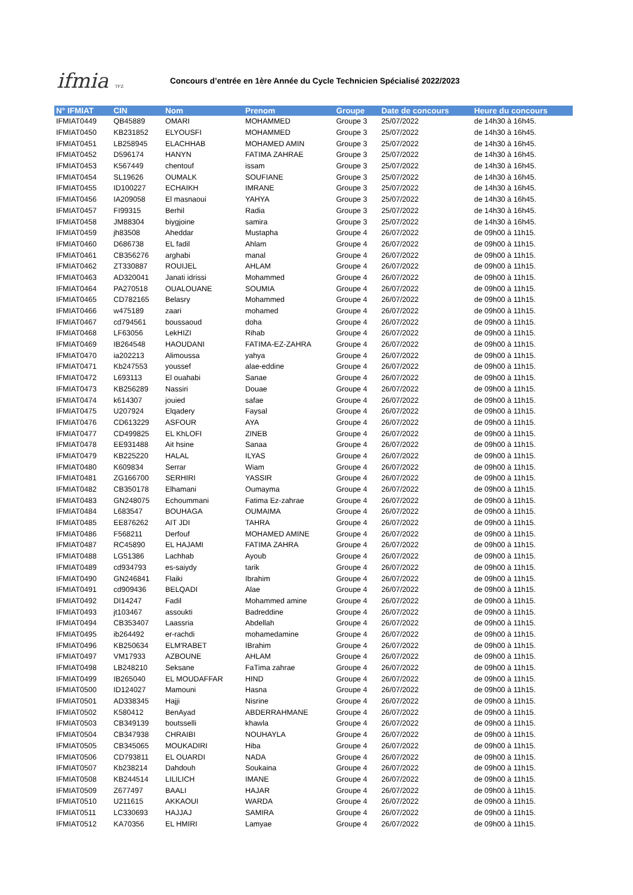ifmia TFZ
Concours d’entrée en 1ère Année du Cycle Technicien Spécialisé 2022/2023
| N° IFMIAT | CIN | Nom | Prenom | Groupe | Date de concours | Heure du concours |
| --- | --- | --- | --- | --- | --- | --- |
| IFMIAT0449 | QB45889 | OMARI | MOHAMMED | Groupe 3 | 25/07/2022 | de 14h30 à 16h45. |
| IFMIAT0450 | KB231852 | ELYOUSFI | MOHAMMED | Groupe 3 | 25/07/2022 | de 14h30 à 16h45. |
| IFMIAT0451 | LB258945 | ELACHHAB | MOHAMED AMIN | Groupe 3 | 25/07/2022 | de 14h30 à 16h45. |
| IFMIAT0452 | D596174 | HANYN | FATIMA ZAHRAE | Groupe 3 | 25/07/2022 | de 14h30 à 16h45. |
| IFMIAT0453 | K567449 | chentouf | issam | Groupe 3 | 25/07/2022 | de 14h30 à 16h45. |
| IFMIAT0454 | SL19626 | OUMALK | SOUFIANE | Groupe 3 | 25/07/2022 | de 14h30 à 16h45. |
| IFMIAT0455 | ID100227 | ECHAIKH | IMRANE | Groupe 3 | 25/07/2022 | de 14h30 à 16h45. |
| IFMIAT0456 | IA209058 | El masnaoui | YAHYA | Groupe 3 | 25/07/2022 | de 14h30 à 16h45. |
| IFMIAT0457 | FI99315 | Berhil | Radia | Groupe 3 | 25/07/2022 | de 14h30 à 16h45. |
| IFMIAT0458 | JM88304 | biygjoine | samira | Groupe 3 | 25/07/2022 | de 14h30 à 16h45. |
| IFMIAT0459 | jh83508 | Aheddar | Mustapha | Groupe 4 | 26/07/2022 | de 09h00 à 11h15. |
| IFMIAT0460 | D686738 | EL fadil | Ahlam | Groupe 4 | 26/07/2022 | de 09h00 à 11h15. |
| IFMIAT0461 | CB356276 | arghabi | manal | Groupe 4 | 26/07/2022 | de 09h00 à 11h15. |
| IFMIAT0462 | ZT330887 | ROUIJEL | AHLAM | Groupe 4 | 26/07/2022 | de 09h00 à 11h15. |
| IFMIAT0463 | AD320041 | Janati idrissi | Mohammed | Groupe 4 | 26/07/2022 | de 09h00 à 11h15. |
| IFMIAT0464 | PA270518 | OUALOUANE | SOUMIA | Groupe 4 | 26/07/2022 | de 09h00 à 11h15. |
| IFMIAT0465 | CD782165 | Belasry | Mohammed | Groupe 4 | 26/07/2022 | de 09h00 à 11h15. |
| IFMIAT0466 | w475189 | zaari | mohamed | Groupe 4 | 26/07/2022 | de 09h00 à 11h15. |
| IFMIAT0467 | cd794561 | boussaoud | doha | Groupe 4 | 26/07/2022 | de 09h00 à 11h15. |
| IFMIAT0468 | LF63056 | LekHIZI | Rihab | Groupe 4 | 26/07/2022 | de 09h00 à 11h15. |
| IFMIAT0469 | IB264548 | HAOUDANI | FATIMA-EZ-ZAHRA | Groupe 4 | 26/07/2022 | de 09h00 à 11h15. |
| IFMIAT0470 | ia202213 | Alimoussa | yahya | Groupe 4 | 26/07/2022 | de 09h00 à 11h15. |
| IFMIAT0471 | Kb247553 | youssef | alae-eddine | Groupe 4 | 26/07/2022 | de 09h00 à 11h15. |
| IFMIAT0472 | L693113 | El ouahabi | Sanae | Groupe 4 | 26/07/2022 | de 09h00 à 11h15. |
| IFMIAT0473 | KB256289 | Nassiri | Douae | Groupe 4 | 26/07/2022 | de 09h00 à 11h15. |
| IFMIAT0474 | k614307 | jouied | safae | Groupe 4 | 26/07/2022 | de 09h00 à 11h15. |
| IFMIAT0475 | U207924 | Elqadery | Faysal | Groupe 4 | 26/07/2022 | de 09h00 à 11h15. |
| IFMIAT0476 | CD613229 | ASFOUR | AYA | Groupe 4 | 26/07/2022 | de 09h00 à 11h15. |
| IFMIAT0477 | CD499825 | EL KhLOFI | ZINEB | Groupe 4 | 26/07/2022 | de 09h00 à 11h15. |
| IFMIAT0478 | EE931488 | Ait hsine | Sanaa | Groupe 4 | 26/07/2022 | de 09h00 à 11h15. |
| IFMIAT0479 | KB225220 | HALAL | ILYAS | Groupe 4 | 26/07/2022 | de 09h00 à 11h15. |
| IFMIAT0480 | K609834 | Serrar | Wiam | Groupe 4 | 26/07/2022 | de 09h00 à 11h15. |
| IFMIAT0481 | ZG166700 | SERHIRI | YASSIR | Groupe 4 | 26/07/2022 | de 09h00 à 11h15. |
| IFMIAT0482 | CB350178 | Elhamani | Oumayma | Groupe 4 | 26/07/2022 | de 09h00 à 11h15. |
| IFMIAT0483 | GN248075 | Echoummani | Fatima Ez-zahrae | Groupe 4 | 26/07/2022 | de 09h00 à 11h15. |
| IFMIAT0484 | L683547 | BOUHAGA | OUMAIMA | Groupe 4 | 26/07/2022 | de 09h00 à 11h15. |
| IFMIAT0485 | EE876262 | AIT JDI | TAHRA | Groupe 4 | 26/07/2022 | de 09h00 à 11h15. |
| IFMIAT0486 | F568211 | Derfouf | MOHAMED AMINE | Groupe 4 | 26/07/2022 | de 09h00 à 11h15. |
| IFMIAT0487 | RC45890 | EL HAJAMI | FATIMA ZAHRA | Groupe 4 | 26/07/2022 | de 09h00 à 11h15. |
| IFMIAT0488 | LG51386 | Lachhab | Ayoub | Groupe 4 | 26/07/2022 | de 09h00 à 11h15. |
| IFMIAT0489 | cd934793 | es-saiydy | tarik | Groupe 4 | 26/07/2022 | de 09h00 à 11h15. |
| IFMIAT0490 | GN246841 | Flaiki | Ibrahim | Groupe 4 | 26/07/2022 | de 09h00 à 11h15. |
| IFMIAT0491 | cd909436 | BELQADI | Alae | Groupe 4 | 26/07/2022 | de 09h00 à 11h15. |
| IFMIAT0492 | DI14247 | Fadil | Mohammed amine | Groupe 4 | 26/07/2022 | de 09h00 à 11h15. |
| IFMIAT0493 | jt103467 | assoukti | Badreddine | Groupe 4 | 26/07/2022 | de 09h00 à 11h15. |
| IFMIAT0494 | CB353407 | Laassria | Abdellah | Groupe 4 | 26/07/2022 | de 09h00 à 11h15. |
| IFMIAT0495 | ib264492 | er-rachdi | mohamedamine | Groupe 4 | 26/07/2022 | de 09h00 à 11h15. |
| IFMIAT0496 | KB250634 | ELM'RABET | IBrahim | Groupe 4 | 26/07/2022 | de 09h00 à 11h15. |
| IFMIAT0497 | VM17933 | AZBOUNE | AHLAM | Groupe 4 | 26/07/2022 | de 09h00 à 11h15. |
| IFMIAT0498 | LB248210 | Seksane | FaTima zahrae | Groupe 4 | 26/07/2022 | de 09h00 à 11h15. |
| IFMIAT0499 | IB265040 | EL MOUDAFFAR | HIND | Groupe 4 | 26/07/2022 | de 09h00 à 11h15. |
| IFMIAT0500 | ID124027 | Mamouni | Hasna | Groupe 4 | 26/07/2022 | de 09h00 à 11h15. |
| IFMIAT0501 | AD338345 | Hajji | Nisrine | Groupe 4 | 26/07/2022 | de 09h00 à 11h15. |
| IFMIAT0502 | K580412 | BenAyad | ABDERRAHMANE | Groupe 4 | 26/07/2022 | de 09h00 à 11h15. |
| IFMIAT0503 | CB349139 | boutsselli | khawla | Groupe 4 | 26/07/2022 | de 09h00 à 11h15. |
| IFMIAT0504 | CB347938 | CHRAIBI | NOUHAYLA | Groupe 4 | 26/07/2022 | de 09h00 à 11h15. |
| IFMIAT0505 | CB345065 | MOUKADIRI | Hiba | Groupe 4 | 26/07/2022 | de 09h00 à 11h15. |
| IFMIAT0506 | CD793811 | EL OUARDI | NADA | Groupe 4 | 26/07/2022 | de 09h00 à 11h15. |
| IFMIAT0507 | Kb238214 | Dahdouh | Soukaina | Groupe 4 | 26/07/2022 | de 09h00 à 11h15. |
| IFMIAT0508 | KB244514 | LILILICH | IMANE | Groupe 4 | 26/07/2022 | de 09h00 à 11h15. |
| IFMIAT0509 | Z677497 | BAALI | HAJAR | Groupe 4 | 26/07/2022 | de 09h00 à 11h15. |
| IFMIAT0510 | U211615 | AKKAOUI | WARDA | Groupe 4 | 26/07/2022 | de 09h00 à 11h15. |
| IFMIAT0511 | LC330693 | HAJJAJ | SAMIRA | Groupe 4 | 26/07/2022 | de 09h00 à 11h15. |
| IFMIAT0512 | KA70356 | EL HMIRI | Lamyae | Groupe 4 | 26/07/2022 | de 09h00 à 11h15. |